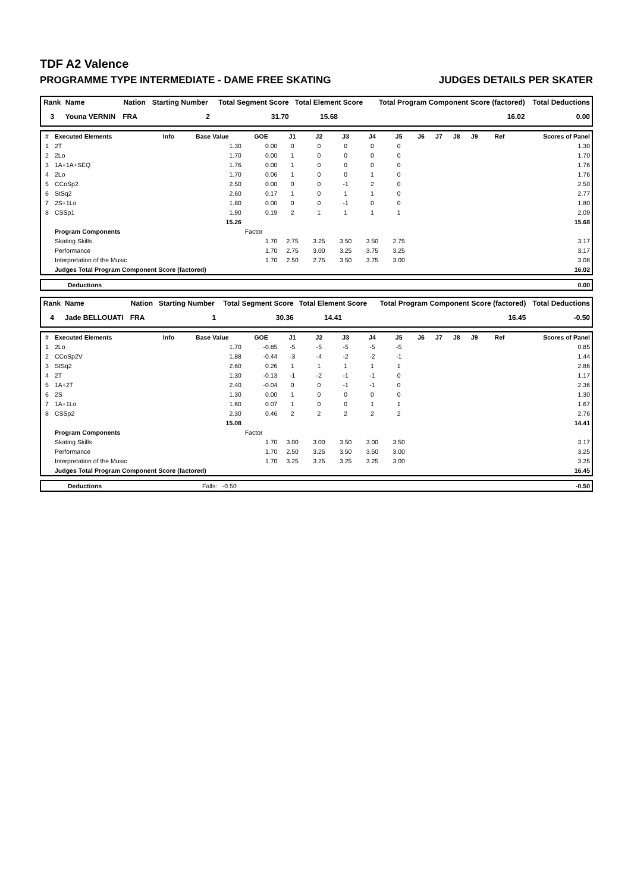TDF A2 Valence
PROGRAMME TYPE INTERMEDIATE - DAME FREE SKATING JUDGES DETAILS PER SKATER
| Rank | Name | Nation | Starting Number | Total Segment Score | Total Element Score | Total Program Component Score (factored) | Total Deductions |
| --- | --- | --- | --- | --- | --- | --- | --- |
| 3 | Youna VERNIN | FRA | 2 | 31.70 | 15.68 | 16.02 | 0.00 |
| # | Executed Elements | Info | Base Value | GOE | J1 | J2 | J3 | J4 | J5 | J6 | J7 | J8 | J9 | Ref | Scores of Panel |
| --- | --- | --- | --- | --- | --- | --- | --- | --- | --- | --- | --- | --- | --- | --- | --- |
| 1 | 2T | | 1.30 | 0.00 | 0 | 0 | 0 | 0 | 0 | | | | | | 1.30 |
| 2 | 2Lo | | 1.70 | 0.00 | 1 | 0 | 0 | 0 | 0 | | | | | | 1.70 |
| 3 | 1A+1A+SEQ | | 1.76 | 0.00 | 1 | 0 | 0 | 0 | 0 | | | | | | 1.76 |
| 4 | 2Lo | | 1.70 | 0.06 | 1 | 0 | 0 | 1 | 0 | | | | | | 1.76 |
| 5 | CCoSp2 | | 2.50 | 0.00 | 0 | 0 | -1 | 2 | 0 | | | | | | 2.50 |
| 6 | StSq2 | | 2.60 | 0.17 | 1 | 0 | 1 | 1 | 0 | | | | | | 2.77 |
| 7 | 2S+1Lo | | 1.80 | 0.00 | 0 | 0 | -1 | 0 | 0 | | | | | | 1.80 |
| 8 | CSSp1 | | 1.90 | 0.19 | 2 | 1 | 1 | 1 | 1 | | | | | | 2.09 |
| | | | 15.26 | | | | | | | | | | | | 15.68 |
| | Program Components | | | Factor | | | | | | | | | | | |
| | Skating Skills | | | 1.70 | 2.75 | 3.25 | 3.50 | 3.50 | 2.75 | | | | | | 3.17 |
| | Performance | | | 1.70 | 2.75 | 3.00 | 3.25 | 3.75 | 3.25 | | | | | | 3.17 |
| | Interpretation of the Music | | | 1.70 | 2.50 | 2.75 | 3.50 | 3.75 | 3.00 | | | | | | 3.08 |
| | Judges Total Program Component Score (factored) | | | | | | | | | | | | | | 16.02 |
| | Deductions | 0.00 |
| Rank | Name | Nation | Starting Number | Total Segment Score | Total Element Score | Total Program Component Score (factored) | Total Deductions |
| --- | --- | --- | --- | --- | --- | --- | --- |
| 4 | Jade BELLOUATI | FRA | 1 | 30.36 | 14.41 | 16.45 | -0.50 |
| # | Executed Elements | Info | Base Value | GOE | J1 | J2 | J3 | J4 | J5 | J6 | J7 | J8 | J9 | Ref | Scores of Panel |
| --- | --- | --- | --- | --- | --- | --- | --- | --- | --- | --- | --- | --- | --- | --- | --- |
| 1 | 2Lo | | 1.70 | -0.85 | -5 | -5 | -5 | -5 | -5 | | | | | | 0.85 |
| 2 | CCoSp2V | | 1.88 | -0.44 | -3 | -4 | -2 | -2 | -1 | | | | | | 1.44 |
| 3 | StSq2 | | 2.60 | 0.26 | 1 | 1 | 1 | 1 | 1 | | | | | | 2.86 |
| 4 | 2T | | 1.30 | -0.13 | -1 | -2 | -1 | -1 | 0 | | | | | | 1.17 |
| 5 | 1A+2T | | 2.40 | -0.04 | 0 | 0 | -1 | -1 | 0 | | | | | | 2.36 |
| 6 | 2S | | 1.30 | 0.00 | 1 | 0 | 0 | 0 | 0 | | | | | | 1.30 |
| 7 | 1A+1Lo | | 1.60 | 0.07 | 1 | 0 | 0 | 1 | 1 | | | | | | 1.67 |
| 8 | CSSp2 | | 2.30 | 0.46 | 2 | 2 | 2 | 2 | 2 | | | | | | 2.76 |
| | | | 15.08 | | | | | | | | | | | | 14.41 |
| | Program Components | | | Factor | | | | | | | | | | | |
| | Skating Skills | | | 1.70 | 3.00 | 3.00 | 3.50 | 3.00 | 3.50 | | | | | | 3.17 |
| | Performance | | | 1.70 | 2.50 | 3.25 | 3.50 | 3.50 | 3.00 | | | | | | 3.25 |
| | Interpretation of the Music | | | 1.70 | 3.25 | 3.25 | 3.25 | 3.25 | 3.00 | | | | | | 3.25 |
| | Judges Total Program Component Score (factored) | | | | | | | | | | | | | | 16.45 |
| | Deductions | Falls: -0.50 | -0.50 |